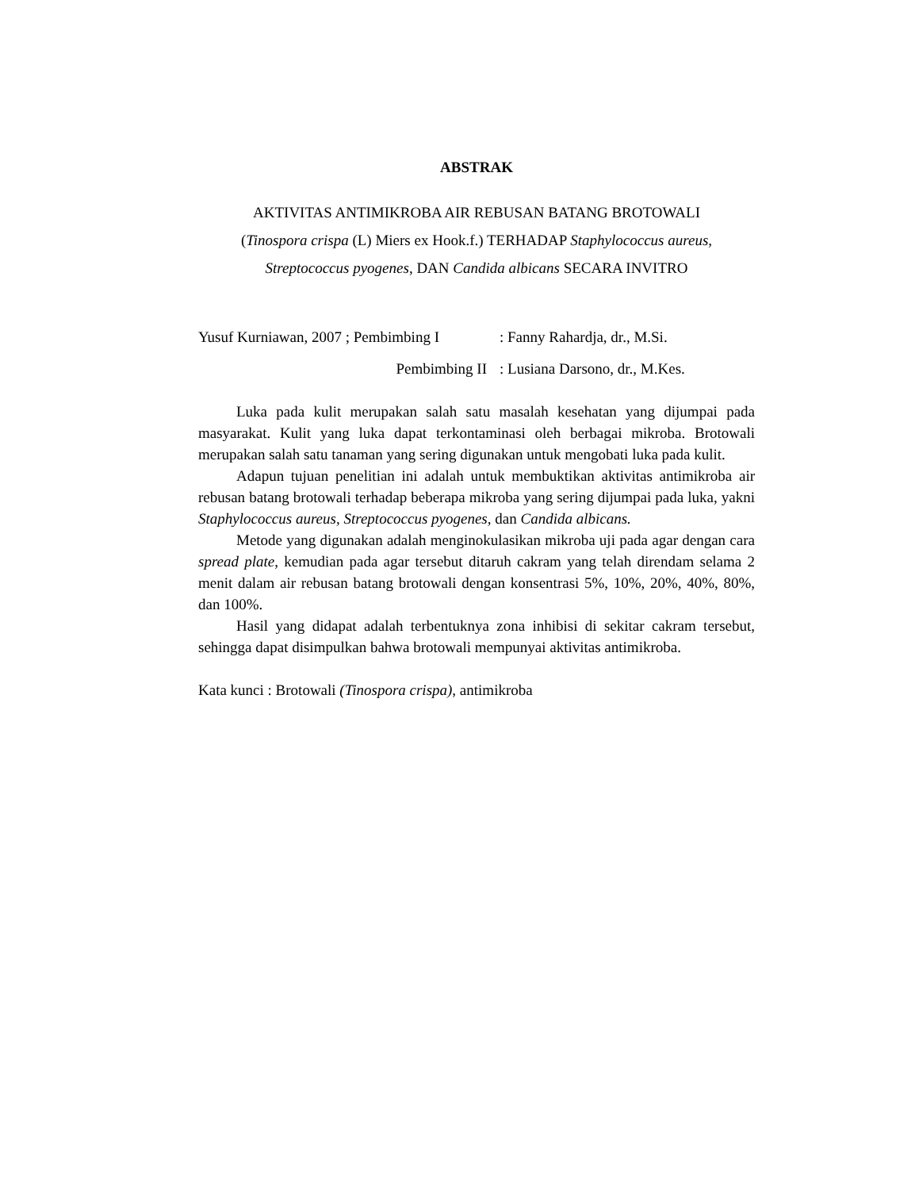ABSTRAK
AKTIVITAS ANTIMIKROBA AIR REBUSAN BATANG BROTOWALI
(Tinospora crispa (L) Miers ex Hook.f.) TERHADAP Staphylococcus aureus,
Streptococcus pyogenes, DAN Candida albicans SECARA INVITRO
Yusuf Kurniawan, 2007 ; Pembimbing I
: Fanny Rahardja, dr., M.Si.
Pembimbing II
: Lusiana Darsono, dr., M.Kes.
Luka pada kulit merupakan salah satu masalah kesehatan yang dijumpai pada masyarakat. Kulit yang luka dapat terkontaminasi oleh berbagai mikroba. Brotowali merupakan salah satu tanaman yang sering digunakan untuk mengobati luka pada kulit.
Adapun tujuan penelitian ini adalah untuk membuktikan aktivitas antimikroba air rebusan batang brotowali terhadap beberapa mikroba yang sering dijumpai pada luka, yakni Staphylococcus aureus, Streptococcus pyogenes, dan Candida albicans.
Metode yang digunakan adalah menginokulasikan mikroba uji pada agar dengan cara spread plate, kemudian pada agar tersebut ditaruh cakram yang telah direndam selama 2 menit dalam air rebusan batang brotowali dengan konsentrasi 5%, 10%, 20%, 40%, 80%, dan 100%.
Hasil yang didapat adalah terbentuknya zona inhibisi di sekitar cakram tersebut, sehingga dapat disimpulkan bahwa brotowali mempunyai aktivitas antimikroba.
Kata kunci : Brotowali (Tinospora crispa), antimikroba